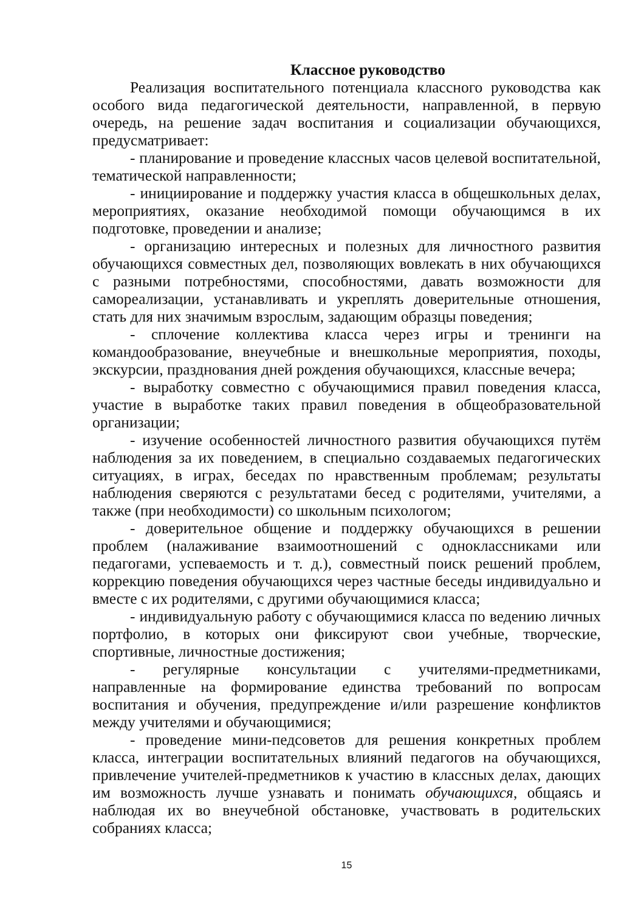Классное руководство
Реализация воспитательного потенциала классного руководства как особого вида педагогической деятельности, направленной, в первую очередь, на решение задач воспитания и социализации обучающихся, предусматривает:
- планирование и проведение классных часов целевой воспитательной, тематической направленности;
- инициирование и поддержку участия класса в общешкольных делах, мероприятиях, оказание необходимой помощи обучающимся в их подготовке, проведении и анализе;
- организацию интересных и полезных для личностного развития обучающихся совместных дел, позволяющих вовлекать в них обучающихся с разными потребностями, способностями, давать возможности для самореализации, устанавливать и укреплять доверительные отношения, стать для них значимым взрослым, задающим образцы поведения;
- сплочение коллектива класса через игры и тренинги на командообразование, внеучебные и внешкольные мероприятия, походы, экскурсии, празднования дней рождения обучающихся, классные вечера;
- выработку совместно с обучающимися правил поведения класса, участие в выработке таких правил поведения в общеобразовательной организации;
- изучение особенностей личностного развития обучающихся путём наблюдения за их поведением, в специально создаваемых педагогических ситуациях, в играх, беседах по нравственным проблемам; результаты наблюдения сверяются с результатами бесед с родителями, учителями, а также (при необходимости) со школьным психологом;
- доверительное общение и поддержку обучающихся в решении проблем (налаживание взаимоотношений с одноклассниками или педагогами, успеваемость и т. д.), совместный поиск решений проблем, коррекцию поведения обучающихся через частные беседы индивидуально и вместе с их родителями, с другими обучающимися класса;
- индивидуальную работу с обучающимися класса по ведению личных портфолио, в которых они фиксируют свои учебные, творческие, спортивные, личностные достижения;
- регулярные консультации с учителями-предметниками, направленные на формирование единства требований по вопросам воспитания и обучения, предупреждение и/или разрешение конфликтов между учителями и обучающимися;
- проведение мини-педсоветов для решения конкретных проблем класса, интеграции воспитательных влияний педагогов на обучающихся, привлечение учителей-предметников к участию в классных делах, дающих им возможность лучше узнавать и понимать обучающихся, общаясь и наблюдая их во внеучебной обстановке, участвовать в родительских собраниях класса;
15